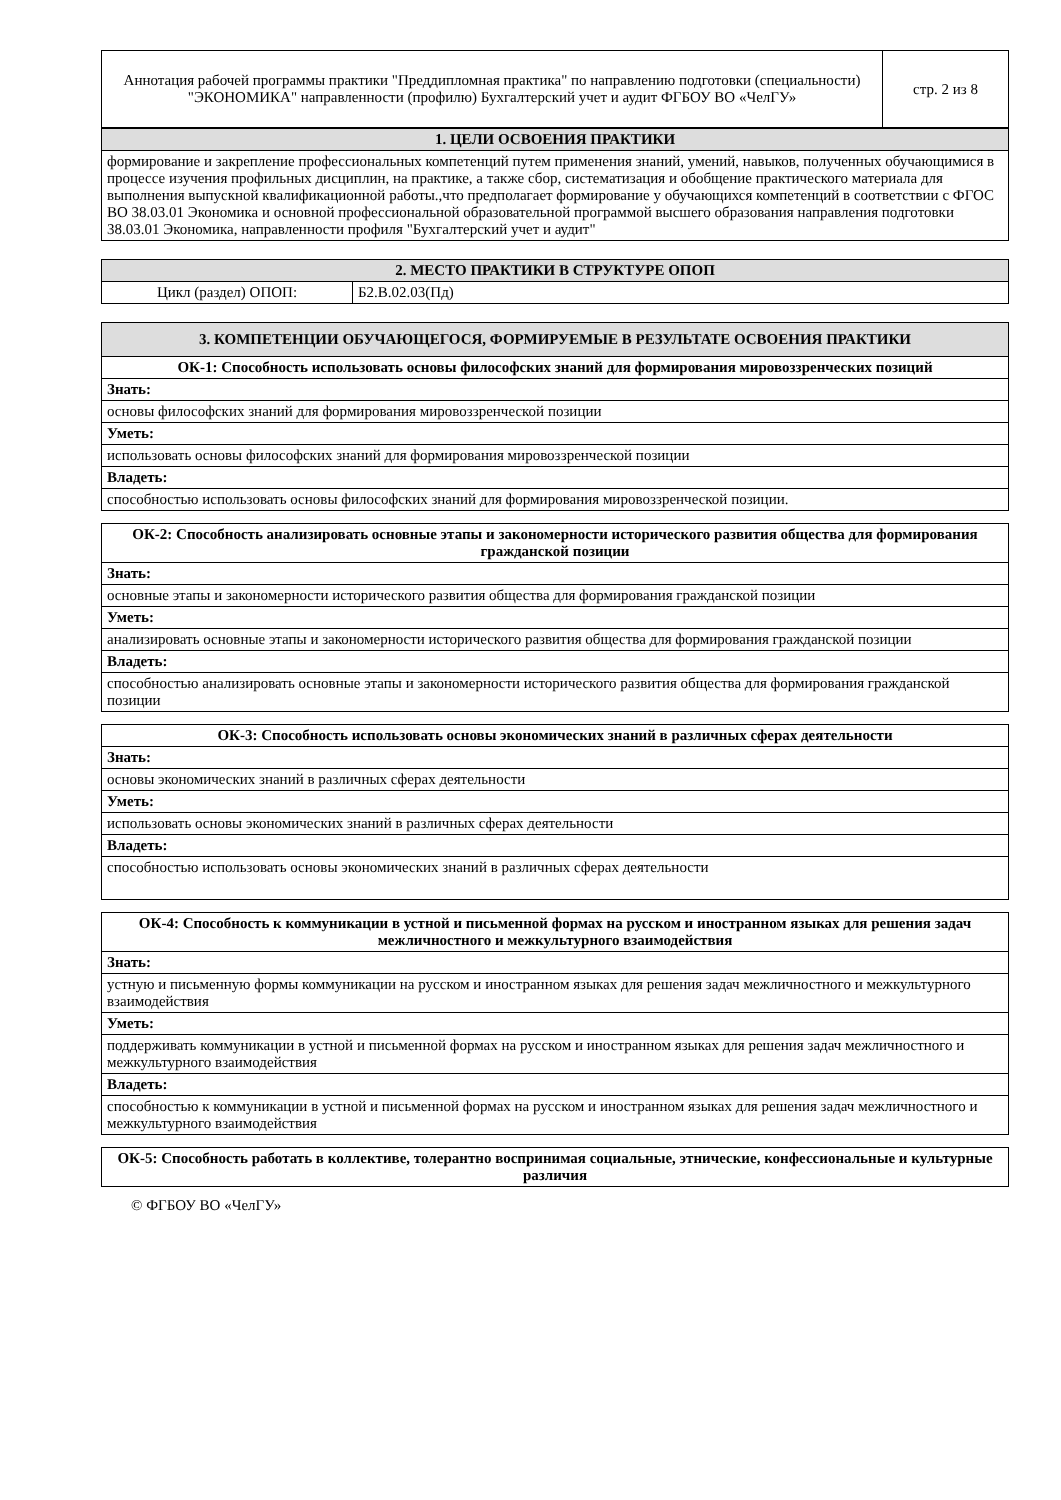| Аннотация рабочей программы практики "Преддипломная практика" по направлению подготовки (специальности) "ЭКОНОМИКА" направленности (профилю) Бухгалтерский учет и аудит ФГБОУ ВО «ЧелГУ» | стр. 2 из 8 |
| 1. ЦЕЛИ ОСВОЕНИЯ ПРАКТИКИ |
| --- |
| формирование и закрепление профессиональных компетенций путем применения знаний, умений, навыков, полученных обучающимися в процессе изучения профильных дисциплин, на практике, а также сбор, систематизация и обобщение практического материала для выполнения выпускной квалификационной работы.,что предполагает формирование у обучающихся компетенций в соответствии с ФГОС ВО 38.03.01 Экономика и основной профессиональной образовательной программой высшего образования направления подготовки 38.03.01 Экономика, направленности профиля "Бухгалтерский учет и аудит" |
| 2. МЕСТО ПРАКТИКИ В СТРУКТУРЕ ОПОП | |
| --- | --- |
| Цикл (раздел) ОПОП: | Б2.В.02.03(Пд) |
| 3. КОМПЕТЕНЦИИ ОБУЧАЮЩЕГОСЯ, ФОРМИРУЕМЫЕ В РЕЗУЛЬТАТЕ ОСВОЕНИЯ ПРАКТИКИ |
| --- |
| ОК-1: Способность использовать основы философских знаний для формирования мировоззренческих позиций |
| Знать: |
| основы философских знаний для формирования мировоззренческой позиции |
| Уметь: |
| использовать основы философских знаний для формирования мировоззренческой позиции |
| Владеть: |
| способностью использовать основы философских знаний для формирования мировоззренческой позиции. |
| ОК-2: Способность анализировать основные этапы и закономерности исторического развития общества для формирования гражданской позиции |
| Знать: |
| основные этапы и закономерности исторического развития общества для формирования гражданской позиции |
| Уметь: |
| анализировать основные этапы и закономерности исторического развития общества для формирования гражданской позиции |
| Владеть: |
| способностью анализировать основные этапы и закономерности исторического развития общества для формирования гражданской позиции |
| ОК-3: Способность использовать основы экономических знаний в различных сферах деятельности |
| Знать: |
| основы экономических знаний в различных сферах деятельности |
| Уметь: |
| использовать основы экономических знаний в различных сферах деятельности |
| Владеть: |
| способностью использовать основы экономических знаний в различных сферах деятельности |
| ОК-4: Способность к коммуникации в устной и письменной формах на русском и иностранном языках для решения задач межличностного и межкультурного взаимодействия |
| Знать: |
| устную и письменную формы коммуникации на русском и иностранном языках для решения задач межличностного и межкультурного взаимодействия |
| Уметь: |
| поддерживать коммуникации в устной и письменной формах на русском и иностранном языках для решения задач межличностного и межкультурного взаимодействия |
| Владеть: |
| способностью к коммуникации в устной и письменной формах на русском и иностранном языках для решения задач межличностного и межкультурного взаимодействия |
| ОК-5: Способность работать в коллективе, толерантно воспринимая социальные, этнические, конфессиональные и культурные различия |
© ФГБОУ ВО «ЧелГУ»